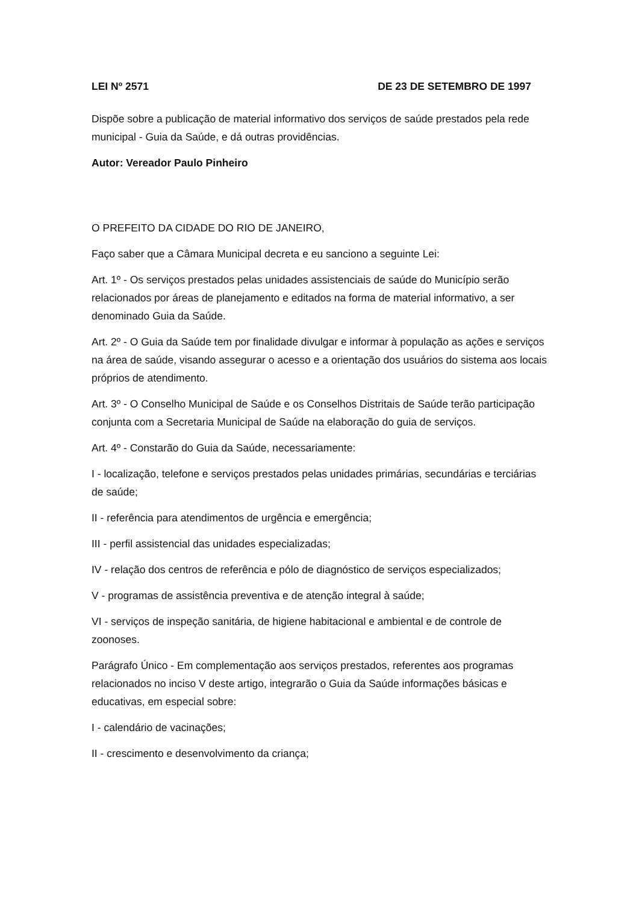LEI Nº 2571 DE 23 DE SETEMBRO DE 1997
Dispõe sobre a publicação de material informativo dos serviços de saúde prestados pela rede municipal - Guia da Saúde, e dá outras providências.
Autor: Vereador Paulo Pinheiro
O PREFEITO DA CIDADE DO RIO DE JANEIRO,
Faço saber que a Câmara Municipal decreta e eu sanciono a seguinte Lei:
Art. 1º - Os serviços prestados pelas unidades assistenciais de saúde do Município serão relacionados por áreas de planejamento e editados na forma de material informativo, a ser denominado Guia da Saúde.
Art. 2º - O Guia da Saúde tem por finalidade divulgar e informar à população as ações e serviços na área de saúde, visando assegurar o acesso e a orientação dos usuários do sistema aos locais próprios de atendimento.
Art. 3º - O Conselho Municipal de Saúde e os Conselhos Distritais de Saúde terão participação conjunta com a Secretaria Municipal de Saúde na elaboração do guia de serviços.
Art. 4º - Constarão do Guia da Saúde, necessariamente:
I - localização, telefone e serviços prestados pelas unidades primárias, secundárias e terciárias de saúde;
II - referência para atendimentos de urgência e emergência;
III - perfil assistencial das unidades especializadas;
IV - relação dos centros de referência e pólo de diagnóstico de serviços especializados;
V - programas de assistência preventiva e de atenção integral à saúde;
VI - serviços de inspeção sanitária, de higiene habitacional e ambiental e de controle de zoonoses.
Parágrafo Único - Em complementação aos serviços prestados, referentes aos programas relacionados no inciso V deste artigo, integrarão o Guia da Saúde informações básicas e educativas, em especial sobre:
I - calendário de vacinações;
II - crescimento e desenvolvimento da criança;